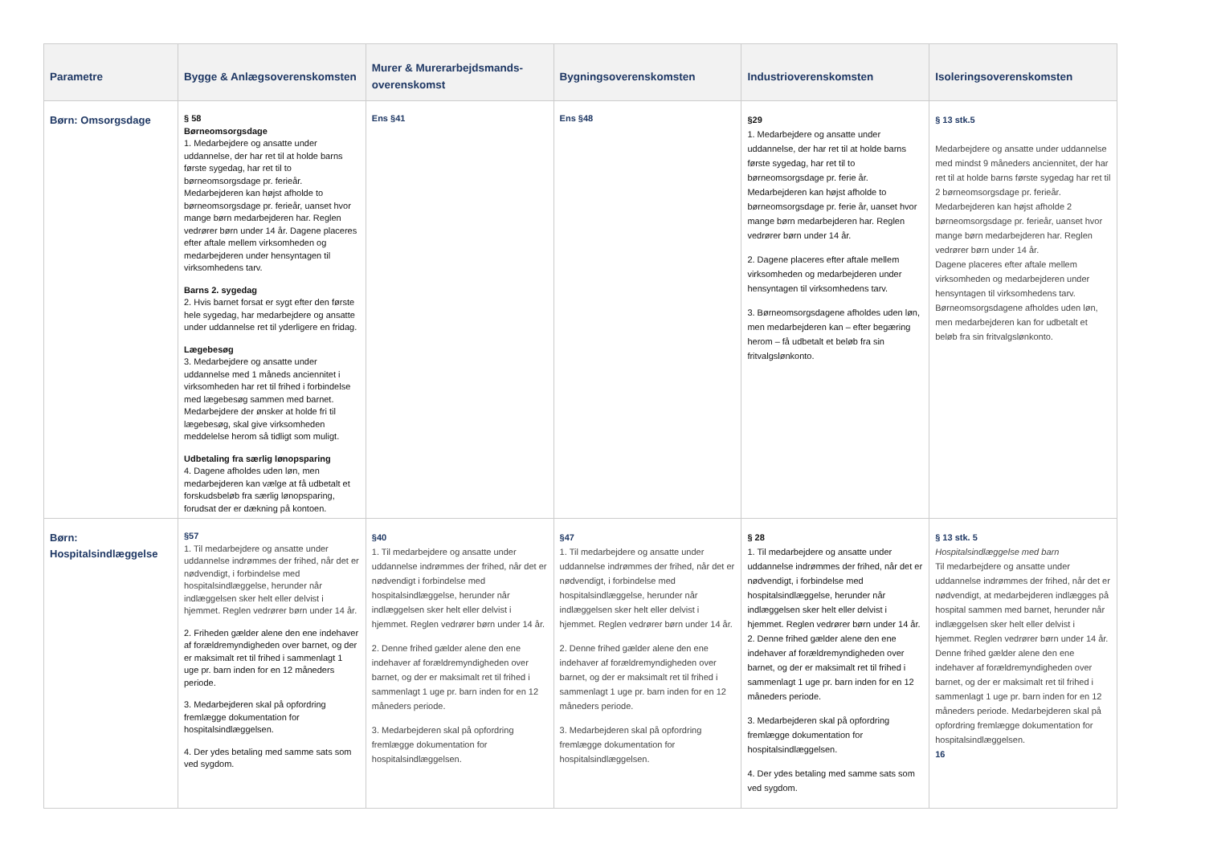| Parametre | Bygge & Anlægsoverenskomsten | Murer & Murerarbejdsmands-overenskomst | Bygningsoverenskomsten | Industrioverenskomsten | Isoleringsoverenskomsten |
| --- | --- | --- | --- | --- | --- |
| Børn: Omsorgsdage | § 58 Børneomsorgsdage 1. Medarbejdere og ansatte under uddannelse, der har ret til at holde barns første sygedag, har ret til to børneomsorgsdage pr. ferieår. Medarbejderen kan højst afholde to børneomsorgsdage pr. ferieår, uanset hvor mange børn medarbejderen har. Reglen vedrører børn under 14 år. Dagene placeres efter aftale mellem virksomheden og medarbejderen under hensyntagen til virksomhedens tarv. Barns 2. sygedag 2. Hvis barnet forsat er sygt efter den første hele sygedag, har medarbejdere og ansatte under uddannelse ret til yderligere en fridag. Lægebesøg 3. Medarbejdere og ansatte under uddannelse med 1 måneds anciennitet i virksomheden har ret til frihed i forbindelse med lægebesøg sammen med barnet. Medarbejdere der ønsker at holde fri til lægebesøg, skal give virksomheden meddelelse herom så tidligt som muligt. Udbetaling fra særlig lønopsparing 4. Dagene afholdes uden løn, men medarbejderen kan vælge at få udbetalt et forskudsbeløb fra særlig lønopsparing, forudsat der er dækning på kontoen. | Ens §41 | Ens §48 | §29 1. Medarbejdere og ansatte under uddannelse, der har ret til at holde barns første sygedag, har ret til to børneomsorgsdage pr. ferie år. Medarbejderen kan højst afholde to børneomsorgsdage pr. ferie år, uanset hvor mange børn medarbejderen har. Reglen vedrører børn under 14 år. 2. Dagene placeres efter aftale mellem virksomheden og medarbejderen under hensyntagen til virksomhedens tarv. 3. Børneomsorgsdagene afholdes uden løn, men medarbejderen kan – efter begæring herom – få udbetalt et beløb fra sin fritvalgslønkonto. | § 13 stk.5 Medarbejdere og ansatte under uddannelse med mindst 9 måneders anciennitet, der har ret til at holde barns første sygedag har ret til 2 børneomsorgsdage pr. ferieår. Medarbejderen kan højst afholde 2 børneomsorgsdage pr. ferieår, uanset hvor mange børn medarbejderen har. Reglen vedrører børn under 14 år. Dagene placeres efter aftale mellem virksomheden og medarbejderen under hensyntagen til virksomhedens tarv. Børneomsorgsdagene afholdes uden løn, men medarbejderen kan for udbetalt et beløb fra sin fritvalgslønkonto. |
| Børn: Hospitalsindlæggelse | §57 1. Til medarbejdere og ansatte under uddannelse indrømmes der frihed, når det er nødvendigt, i forbindelse med hospitalsindlæggelse, herunder når indlæggelsen sker helt eller delvist i hjemmet. Reglen vedrører børn under 14 år. 2. Friheden gælder alene den ene indehaver af forældremyndigheden over barnet, og der er maksimalt ret til frihed i sammenlagt 1 uge pr. barn inden for en 12 måneders periode. 3. Medarbejderen skal på opfordring fremlægge dokumentation for hospitalsindlæggelsen. 4. Der ydes betaling med samme sats som ved sygdom. | §40 1. Til medarbejdere og ansatte under uddannelse indrømmes der frihed, når det er nødvendigt i forbindelse med hospitalsindlæggelse, herunder når indlæggelsen sker helt eller delvist i hjemmet. Reglen vedrører børn under 14 år. 2. Denne frihed gælder alene den ene indehaver af forældremyndigheden over barnet, og der er maksimalt ret til frihed i sammenlagt 1 uge pr. barn inden for en 12 måneders periode. 3. Medarbejderen skal på opfordring fremlægge dokumentation for hospitalsindlæggelsen. | §47 1. Til medarbejdere og ansatte under uddannelse indrømmes der frihed, når det er nødvendigt, i forbindelse med hospitalsindlæggelse, herunder når indlæggelsen sker helt eller delvist i hjemmet. Reglen vedrører børn under 14 år. 2. Denne frihed gælder alene den ene indehaver af forældremyndigheden over barnet, og der er maksimalt ret til frihed i sammenlagt 1 uge pr. barn inden for en 12 måneders periode. 3. Medarbejderen skal på opfordring fremlægge dokumentation for hospitalsindlæggelsen. | § 28 1. Til medarbejdere og ansatte under uddannelse indrømmes der frihed, når det er nødvendigt, i forbindelse med hospitalsindlæggelse, herunder når indlæggelsen sker helt eller delvist i hjemmet. Reglen vedrører børn under 14 år. 2. Denne frihed gælder alene den ene indehaver af forældremyndigheden over barnet, og der er maksimalt ret til frihed i sammenlagt 1 uge pr. barn inden for en 12 måneders periode. 3. Medarbejderen skal på opfordring fremlægge dokumentation for hospitalsindlæggelsen. 4. Der ydes betaling med samme sats som ved sygdom. | § 13 stk. 5 Hospitalsindlæggelse med barn Til medarbejdere og ansatte under uddannelse indrømmes der frihed, når det er nødvendigt, at medarbejderen indlægges på hospital sammen med barnet, herunder når indlæggelsen sker helt eller delvist i hjemmet. Reglen vedrører børn under 14 år. Denne frihed gælder alene den ene indehaver af forældremyndigheden over barnet, og der er maksimalt ret til frihed i sammenlagt 1 uge pr. barn inden for en 12 måneders periode. Medarbejderen skal på opfordring fremlægge dokumentation for hospitalsindlæggelsen. 16 |